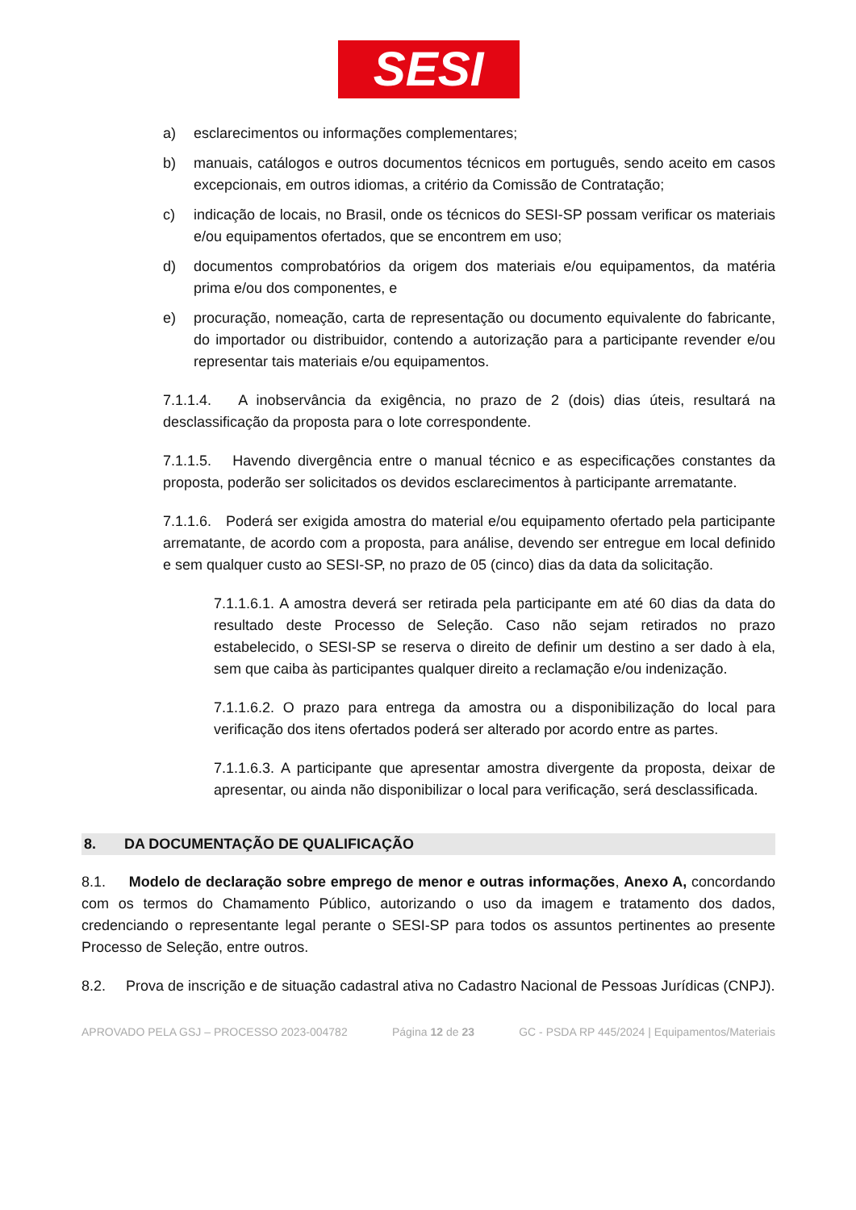SESI
a) esclarecimentos ou informações complementares;
b) manuais, catálogos e outros documentos técnicos em português, sendo aceito em casos excepcionais, em outros idiomas, a critério da Comissão de Contratação;
c) indicação de locais, no Brasil, onde os técnicos do SESI-SP possam verificar os materiais e/ou equipamentos ofertados, que se encontrem em uso;
d) documentos comprobatórios da origem dos materiais e/ou equipamentos, da matéria prima e/ou dos componentes, e
e) procuração, nomeação, carta de representação ou documento equivalente do fabricante, do importador ou distribuidor, contendo a autorização para a participante revender e/ou representar tais materiais e/ou equipamentos.
7.1.1.4. A inobservância da exigência, no prazo de 2 (dois) dias úteis, resultará na desclassificação da proposta para o lote correspondente.
7.1.1.5. Havendo divergência entre o manual técnico e as especificações constantes da proposta, poderão ser solicitados os devidos esclarecimentos à participante arrematante.
7.1.1.6. Poderá ser exigida amostra do material e/ou equipamento ofertado pela participante arrematante, de acordo com a proposta, para análise, devendo ser entregue em local definido e sem qualquer custo ao SESI-SP, no prazo de 05 (cinco) dias da data da solicitação.
7.1.1.6.1. A amostra deverá ser retirada pela participante em até 60 dias da data do resultado deste Processo de Seleção. Caso não sejam retirados no prazo estabelecido, o SESI-SP se reserva o direito de definir um destino a ser dado à ela, sem que caiba às participantes qualquer direito a reclamação e/ou indenização.
7.1.1.6.2. O prazo para entrega da amostra ou a disponibilização do local para verificação dos itens ofertados poderá ser alterado por acordo entre as partes.
7.1.1.6.3. A participante que apresentar amostra divergente da proposta, deixar de apresentar, ou ainda não disponibilizar o local para verificação, será desclassificada.
8. DA DOCUMENTAÇÃO DE QUALIFICAÇÃO
8.1. Modelo de declaração sobre emprego de menor e outras informações, Anexo A, concordando com os termos do Chamamento Público, autorizando o uso da imagem e tratamento dos dados, credenciando o representante legal perante o SESI-SP para todos os assuntos pertinentes ao presente Processo de Seleção, entre outros.
8.2. Prova de inscrição e de situação cadastral ativa no Cadastro Nacional de Pessoas Jurídicas (CNPJ).
APROVADO PELA GSJ – PROCESSO 2023-004782 Página 12 de 23 GC - PSDA RP 445/2024 | Equipamentos/Materiais